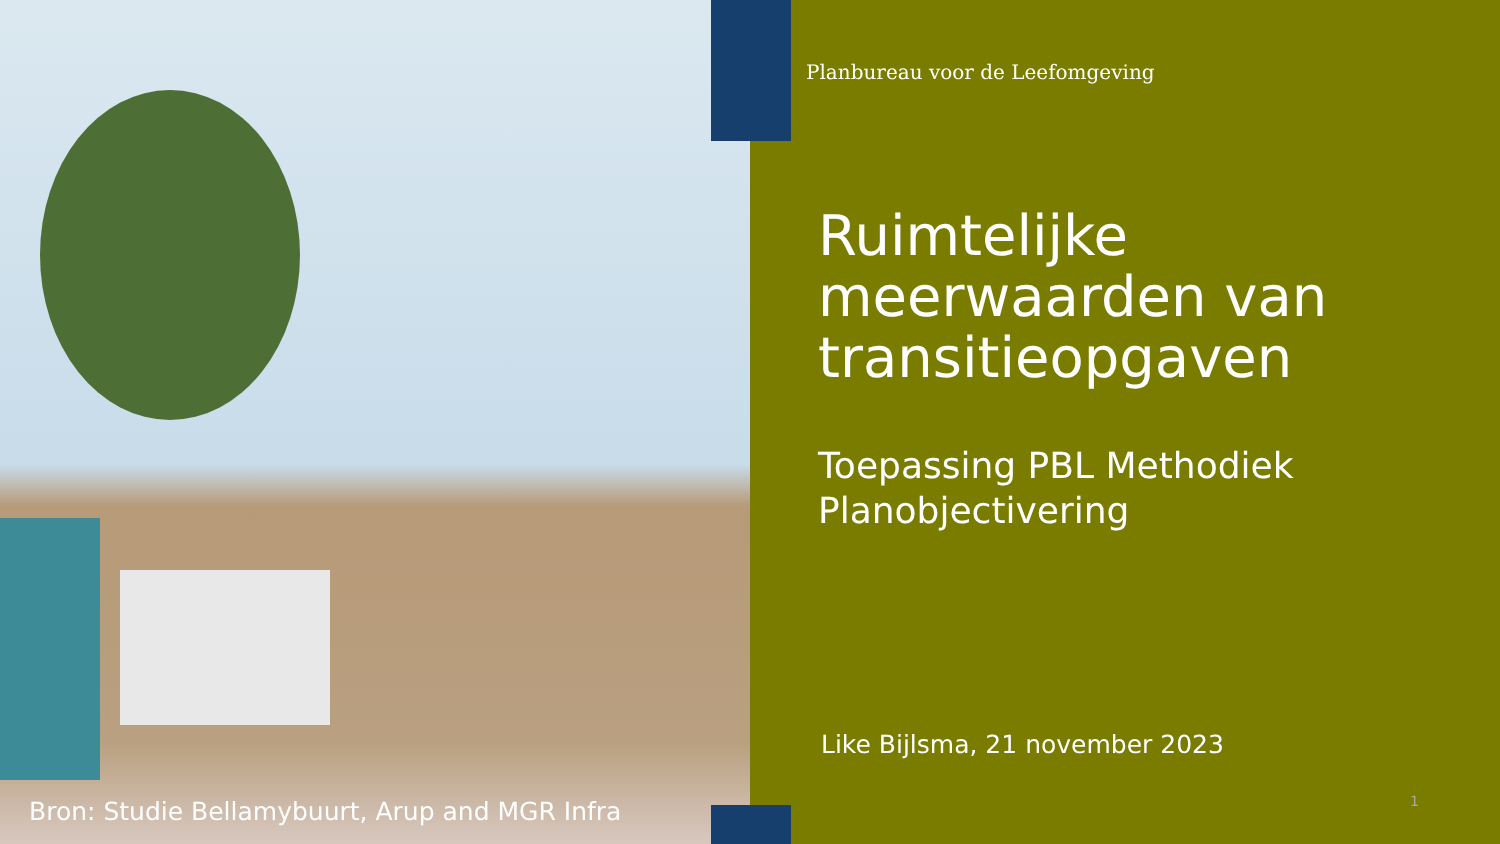Planbureau voor de Leefomgeving
Ruimtelijke meerwaarden van transitieopgaven
Toepassing PBL Methodiek Planobjectivering
Like Bijlsma, 21 november 2023
Bron: Studie Bellamybuurt, Arup and MGR Infra
1